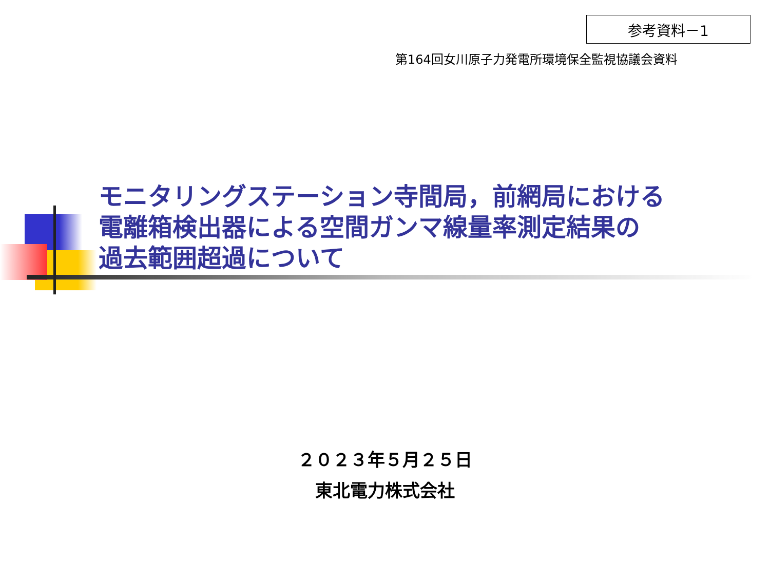参考資料－1
第164回女川原子力発電所環境保全監視協議会資料
モニタリングステーション寺間局，前網局における
電離箱検出器による空間ガンマ線量率測定結果の
過去範囲超過について
２０２３年５月２５日
東北電力株式会社